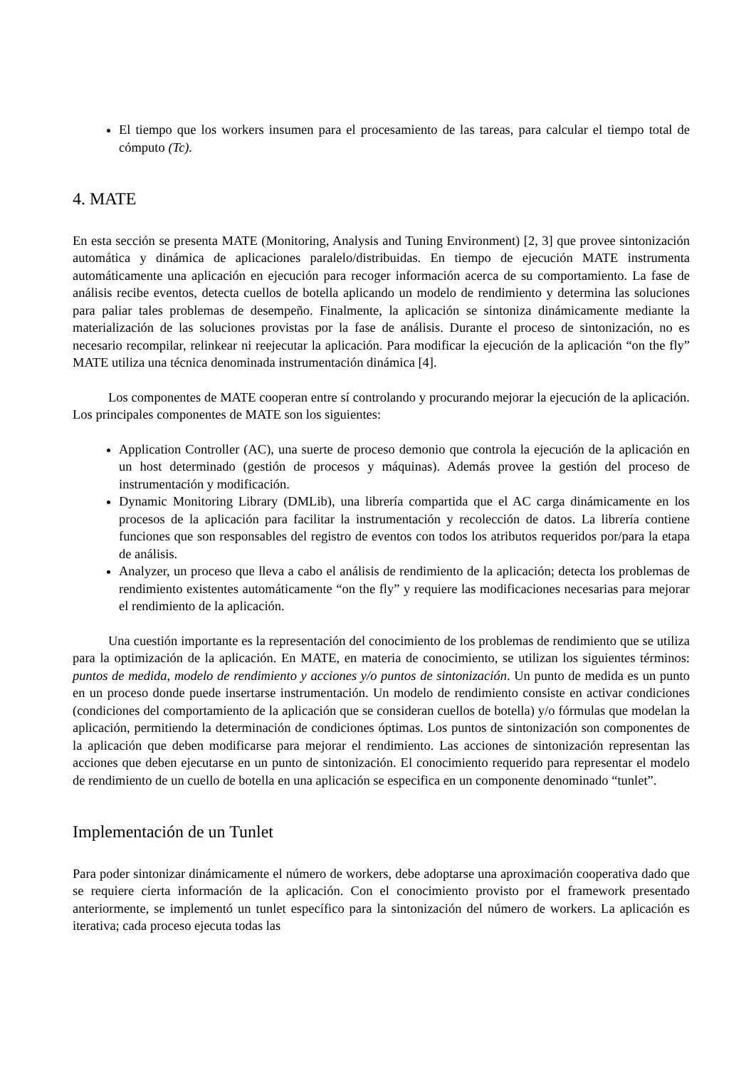El tiempo que los workers insumen para el procesamiento de las tareas, para calcular el tiempo total de cómputo (Tc).
4. MATE
En esta sección se presenta MATE (Monitoring, Analysis and Tuning Environment) [2, 3] que provee sintonización automática y dinámica de aplicaciones paralelo/distribuidas. En tiempo de ejecución MATE instrumenta automáticamente una aplicación en ejecución para recoger información acerca de su comportamiento. La fase de análisis recibe eventos, detecta cuellos de botella aplicando un modelo de rendimiento y determina las soluciones para paliar tales problemas de desempeño. Finalmente, la aplicación se sintoniza dinámicamente mediante la materialización de las soluciones provistas por la fase de análisis. Durante el proceso de sintonización, no es necesario recompilar, relinkear ni reejecutar la aplicación. Para modificar la ejecución de la aplicación “on the fly” MATE utiliza una técnica denominada instrumentación dinámica [4].
Los componentes de MATE cooperan entre sí controlando y procurando mejorar la ejecución de la aplicación. Los principales componentes de MATE son los siguientes:
Application Controller (AC), una suerte de proceso demonio que controla la ejecución de la aplicación en un host determinado (gestión de procesos y máquinas). Además provee la gestión del proceso de instrumentación y modificación.
Dynamic Monitoring Library (DMLib), una librería compartida que el AC carga dinámicamente en los procesos de la aplicación para facilitar la instrumentación y recolección de datos. La librería contiene funciones que son responsables del registro de eventos con todos los atributos requeridos por/para la etapa de análisis.
Analyzer, un proceso que lleva a cabo el análisis de rendimiento de la aplicación; detecta los problemas de rendimiento existentes automáticamente “on the fly” y requiere las modificaciones necesarias para mejorar el rendimiento de la aplicación.
Una cuestión importante es la representación del conocimiento de los problemas de rendimiento que se utiliza para la optimización de la aplicación. En MATE, en materia de conocimiento, se utilizan los siguientes términos: puntos de medida, modelo de rendimiento y acciones y/o puntos de sintonización. Un punto de medida es un punto en un proceso donde puede insertarse instrumentación. Un modelo de rendimiento consiste en activar condiciones (condiciones del comportamiento de la aplicación que se consideran cuellos de botella) y/o fórmulas que modelan la aplicación, permitiendo la determinación de condiciones óptimas. Los puntos de sintonización son componentes de la aplicación que deben modificarse para mejorar el rendimiento. Las acciones de sintonización representan las acciones que deben ejecutarse en un punto de sintonización. El conocimiento requerido para representar el modelo de rendimiento de un cuello de botella en una aplicación se especifica en un componente denominado “tunlet”.
Implementación de un Tunlet
Para poder sintonizar dinámicamente el número de workers, debe adoptarse una aproximación cooperativa dado que se requiere cierta información de la aplicación. Con el conocimiento provisto por el framework presentado anteriormente, se implementó un tunlet específico para la sintonización del número de workers. La aplicación es iterativa; cada proceso ejecuta todas las